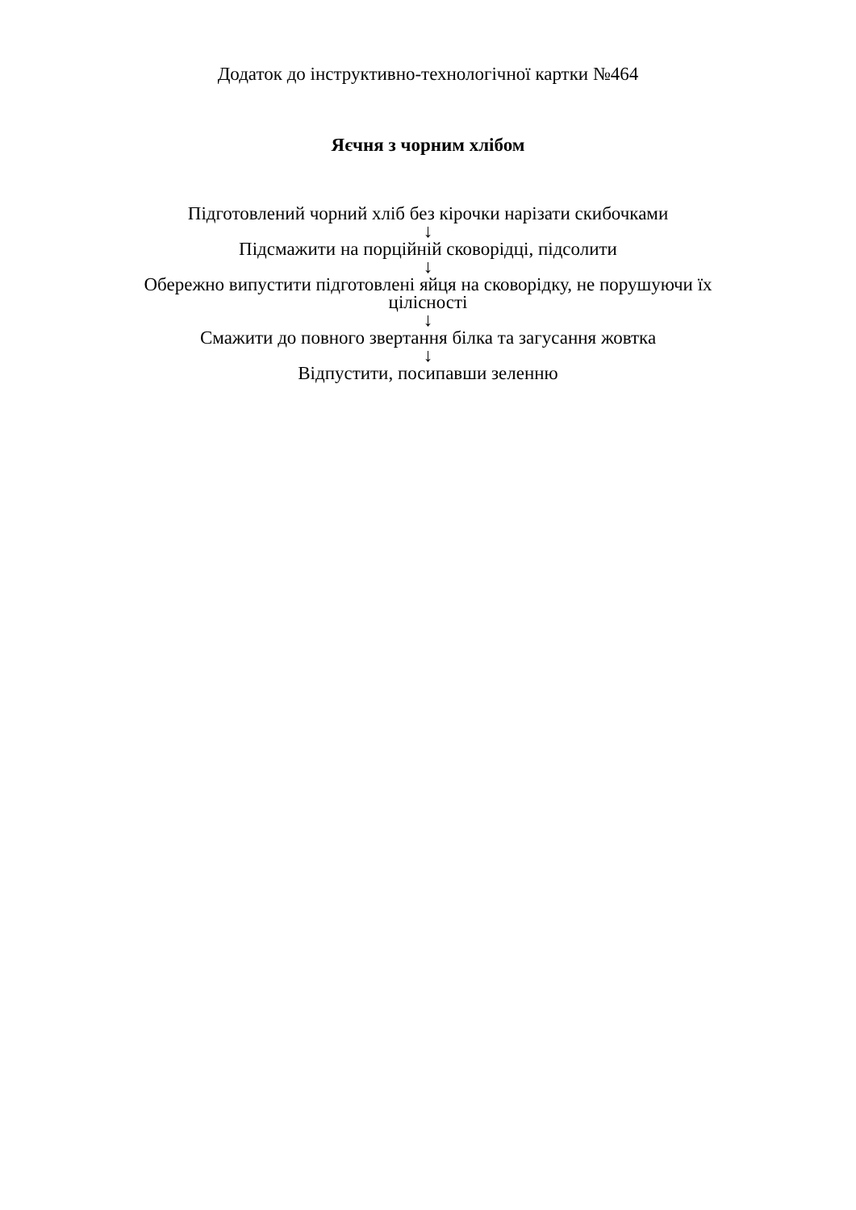Додаток до інструктивно-технологічної картки №464
Яєчня з чорним хлібом
Підготовлений чорний хліб без кірочки нарізати скибочками
↓
Підсмажити на порційній сковорідці, підсолити
↓
Обережно випустити підготовлені яйця на сковорідку, не порушуючи їх цілісності
↓
Смажити до повного звертання білка та загусання жовтка
↓
Відпустити, посипавши зеленню